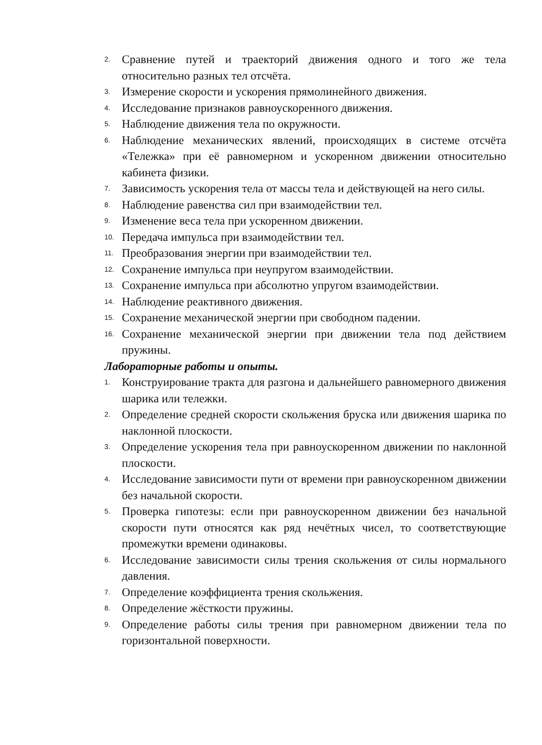2. Сравнение путей и траекторий движения одного и того же тела относительно разных тел отсчёта.
3. Измерение скорости и ускорения прямолинейного движения.
4. Исследование признаков равноускоренного движения.
5. Наблюдение движения тела по окружности.
6. Наблюдение механических явлений, происходящих в системе отсчёта «Тележка» при её равномерном и ускоренном движении относительно кабинета физики.
7. Зависимость ускорения тела от массы тела и действующей на него силы.
8. Наблюдение равенства сил при взаимодействии тел.
9. Изменение веса тела при ускоренном движении.
10. Передача импульса при взаимодействии тел.
11. Преобразования энергии при взаимодействии тел.
12. Сохранение импульса при неупругом взаимодействии.
13. Сохранение импульса при абсолютно упругом взаимодействии.
14. Наблюдение реактивного движения.
15. Сохранение механической энергии при свободном падении.
16. Сохранение механической энергии при движении тела под действием пружины.
Лабораторные работы и опыты.
1. Конструирование тракта для разгона и дальнейшего равномерного движения шарика или тележки.
2. Определение средней скорости скольжения бруска или движения шарика по наклонной плоскости.
3. Определение ускорения тела при равноускоренном движении по наклонной плоскости.
4. Исследование зависимости пути от времени при равноускоренном движении без начальной скорости.
5. Проверка гипотезы: если при равноускоренном движении без начальной скорости пути относятся как ряд нечётных чисел, то соответствующие промежутки времени одинаковы.
6. Исследование зависимости силы трения скольжения от силы нормального давления.
7. Определение коэффициента трения скольжения.
8. Определение жёсткости пружины.
9. Определение работы силы трения при равномерном движении тела по горизонтальной поверхности.